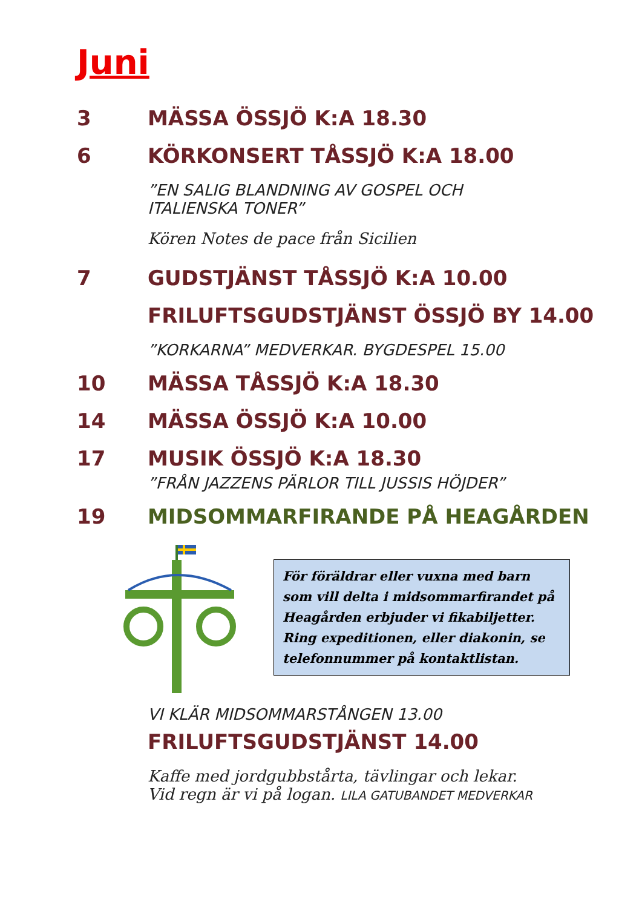Juni
3 MÄSSA ÖSSJÖ K:A 18.30
6 KÖRKONSERT TÅSSJÖ K:A 18.00
”EN SALIG BLANDNING AV GOSPEL OCH
ITALIENSKA TONER”
Kören Notes de pace från Sicilien
7 GUDSTJÄNST TÅSSJÖ K:A 10.00
FRILUFTSGUDSTJÄNST ÖSSJÖ BY 14.00
”KORKARNA” MEDVERKAR. BYGDESPEL 15.00
10 MÄSSA TÅSSJÖ K:A 18.30
14 MÄSSA ÖSSJÖ K:A 10.00
17 MUSIK ÖSSJÖ K:A 18.30
”FRÅN JAZZENS PÄRLOR TILL JUSSIS HÖJDER”
19 MIDSOMMARFIRANDE PÅ HEAGÅRDEN
För föräldrar eller vuxna med barn som vill delta i midsommarfirandet på Heagården erbjuder vi fikabiljetter. Ring expeditionen, eller diakonin, se telefonnummer på kontaktlistan.
VI KLÄR MIDSOMMARSTÅNGEN 13.00
FRILUFTSGUDSTJÄNST 14.00
Kaffe med jordgubbstårta, tävlingar och lekar.
Vid regn är vi på logan. LILA GATUBANDET MEDVERKAR